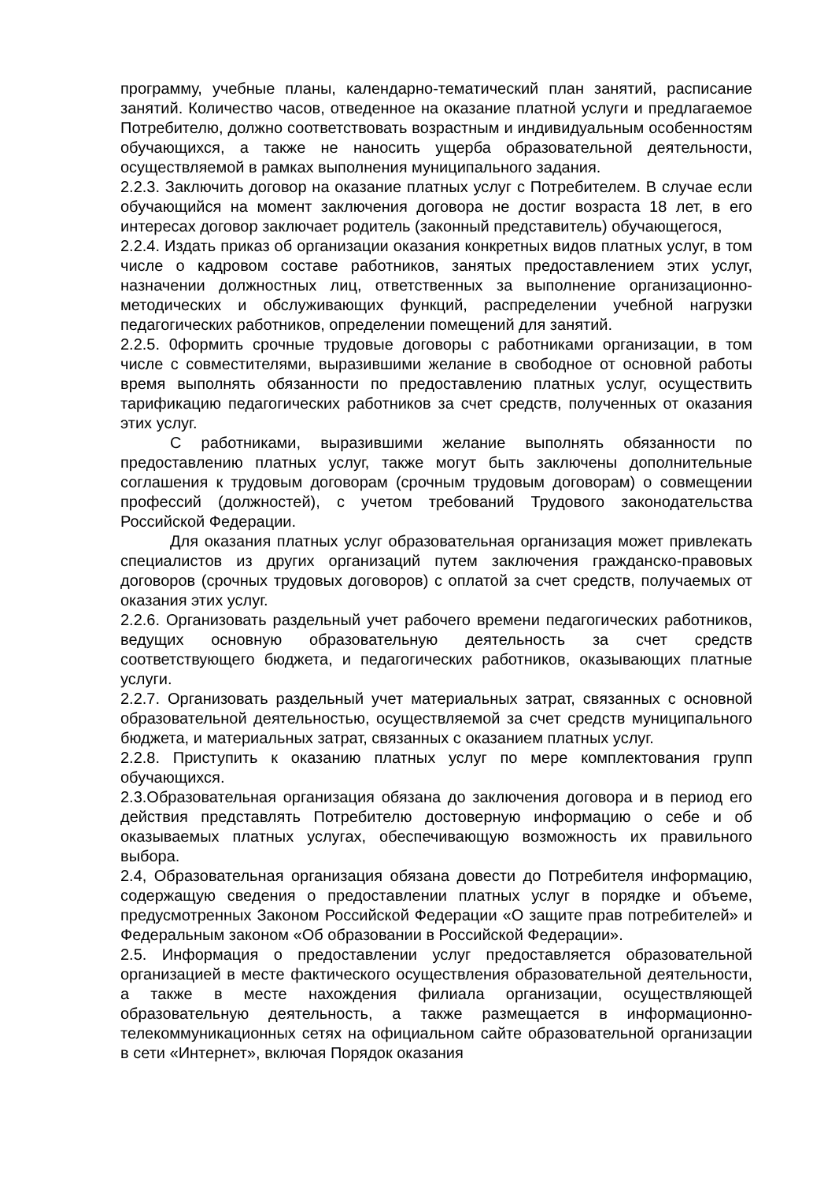программу, учебные планы, календарно-тематический план занятий, расписание занятий. Количество часов, отведенное на оказание платной услуги и предлагаемое Потребителю, должно соответствовать возрастным и индивидуальным особенностям обучающихся, а также не наносить ущерба образовательной деятельности, осуществляемой в рамках выполнения муниципального задания.
2.2.3. Заключить договор на оказание платных услуг с Потребителем. В случае если обучающийся на момент заключения договора не достиг возраста 18 лет, в его интересах договор заключает родитель (законный представитель) обучающегося,
2.2.4. Издать приказ об организации оказания конкретных видов платных услуг, в том числе о кадровом составе работников, занятых предоставлением этих услуг, назначении должностных лиц, ответственных за выполнение организационно-методических и обслуживающих функций, распределении учебной нагрузки педагогических работников, определении помещений для занятий.
2.2.5. 0формить срочные трудовые договоры с работниками организации, в том числе с совместителями, выразившими желание в свободное от основной работы время выполнять обязанности по предоставлению платных услуг, осуществить тарификацию педагогических работников за счет средств, полученных от оказания этих услуг.
С работниками, выразившими желание выполнять обязанности по предоставлению платных услуг, также могут быть заключены дополнительные соглашения к трудовым договорам (срочным трудовым договорам) о совмещении профессий (должностей), с учетом требований Трудового законодательства Российской Федерации.
Для оказания платных услуг образовательная организация может привлекать специалистов из других организаций путем заключения гражданско-правовых договоров (срочных трудовых договоров) с оплатой за счет средств, получаемых от оказания этих услуг.
2.2.6. Организовать раздельный учет рабочего времени педагогических работников, ведущих основную образовательную деятельность за счет средств соответствующего бюджета, и педагогических работников, оказывающих платные услуги.
2.2.7. Организовать раздельный учет материальных затрат, связанных с основной образовательной деятельностью, осуществляемой за счет средств муниципального бюджета, и материальных затрат, связанных с оказанием платных услуг.
2.2.8. Приступить к оказанию платных услуг по мере комплектования групп обучающихся.
2.3.Образовательная организация обязана до заключения договора и в период его действия представлять Потребителю достоверную информацию о себе и об оказываемых платных услугах, обеспечивающую возможность их правильного выбора.
2.4, Образовательная организация обязана довести до Потребителя информацию, содержащую сведения о предоставлении платных услуг в порядке и объеме, предусмотренных Законом Российской Федерации «О защите прав потребителей» и Федеральным законом «Об образовании в Российской Федерации».
2.5. Информация о предоставлении услуг предоставляется образовательной организацией в месте фактического осуществления образовательной деятельности, а также в месте нахождения филиала организации, осуществляющей образовательную деятельность, а также размещается в информационно-телекоммуникационных сетях на официальном сайте образовательной организации в сети «Интернет», включая Порядок оказания